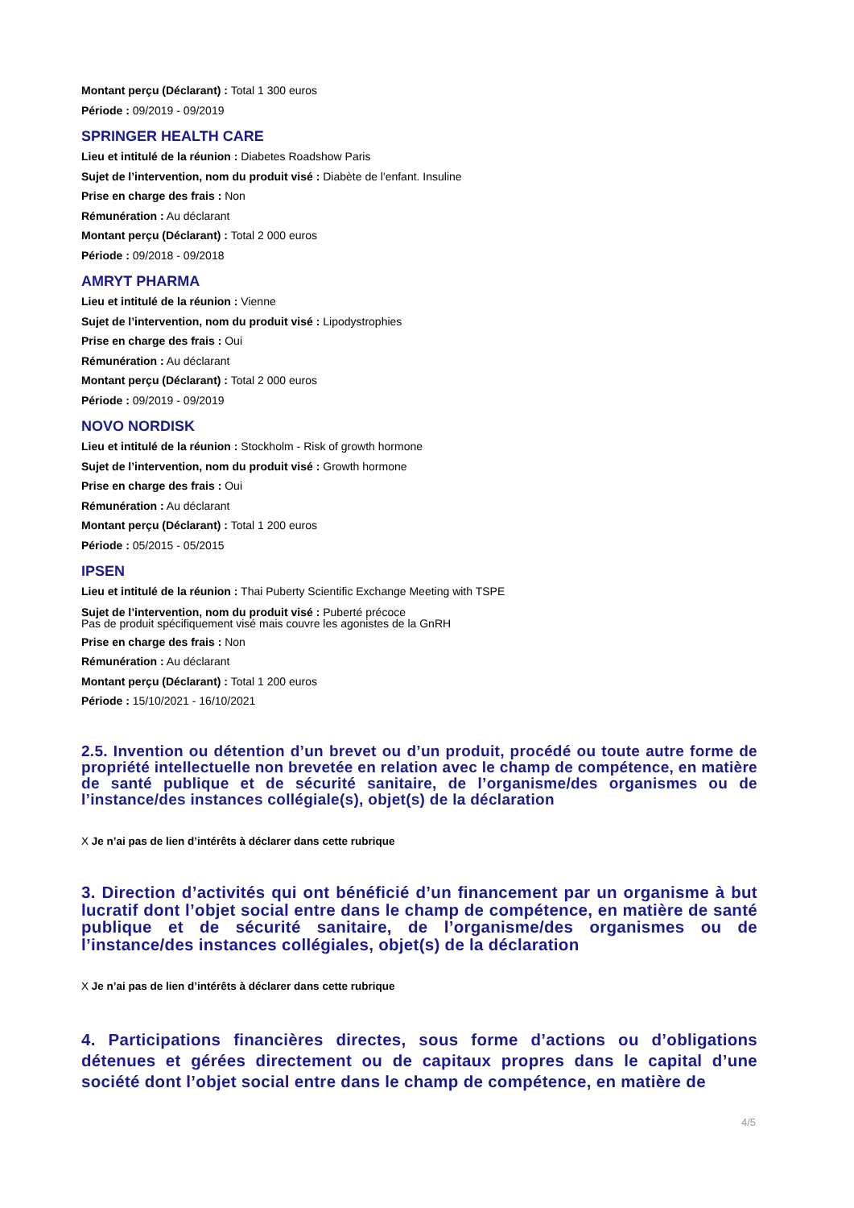Montant perçu (Déclarant) : Total 1 300 euros
Période : 09/2019 - 09/2019
SPRINGER HEALTH CARE
Lieu et intitulé de la réunion : Diabetes Roadshow Paris
Sujet de l’intervention, nom du produit visé : Diabète de l'enfant. Insuline
Prise en charge des frais : Non
Rémunération : Au déclarant
Montant perçu (Déclarant) : Total 2 000 euros
Période : 09/2018 - 09/2018
AMRYT PHARMA
Lieu et intitulé de la réunion : Vienne
Sujet de l’intervention, nom du produit visé : Lipodystrophies
Prise en charge des frais : Oui
Rémunération : Au déclarant
Montant perçu (Déclarant) : Total 2 000 euros
Période : 09/2019 - 09/2019
NOVO NORDISK
Lieu et intitulé de la réunion : Stockholm - Risk of growth hormone
Sujet de l’intervention, nom du produit visé : Growth hormone
Prise en charge des frais : Oui
Rémunération : Au déclarant
Montant perçu (Déclarant) : Total 1 200 euros
Période : 05/2015 - 05/2015
IPSEN
Lieu et intitulé de la réunion : Thai Puberty Scientific Exchange Meeting with TSPE
Sujet de l’intervention, nom du produit visé : Puberté précoce
Pas de produit spécifiquement visé mais couvre les agonistes de la GnRH
Prise en charge des frais : Non
Rémunération : Au déclarant
Montant perçu (Déclarant) : Total 1 200 euros
Période : 15/10/2021 - 16/10/2021
2.5. Invention ou détention d’un brevet ou d’un produit, procédé ou toute autre forme de propriété intellectuelle non brevetée en relation avec le champ de compétence, en matière de santé publique et de sécurité sanitaire, de l’organisme/des organismes ou de l’instance/des instances collégiale(s), objet(s) de la déclaration
X Je n’ai pas de lien d’intérêts à déclarer dans cette rubrique
3. Direction d’activités qui ont bénéficié d’un financement par un organisme à but lucratif dont l’objet social entre dans le champ de compétence, en matière de santé publique et de sécurité sanitaire, de l’organisme/des organismes ou de l’instance/des instances collégiales, objet(s) de la déclaration
X Je n’ai pas de lien d’intérêts à déclarer dans cette rubrique
4. Participations financières directes, sous forme d’actions ou d’obligations détenues et gérées directement ou de capitaux propres dans le capital d’une société dont l’objet social entre dans le champ de compétence, en matière de
4/5